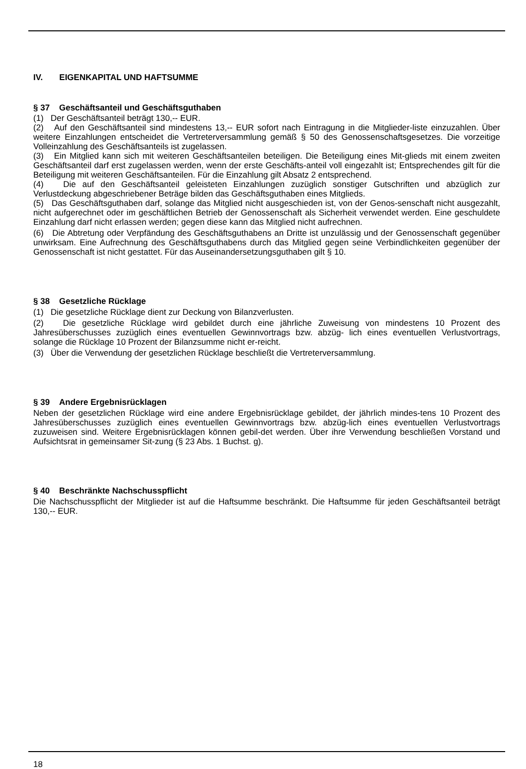IV. EIGENKAPITAL UND HAFTSUMME
§ 37 Geschäftsanteil und Geschäftsguthaben
(1) Der Geschäftsanteil beträgt 130,-- EUR.
(2) Auf den Geschäftsanteil sind mindestens 13,-- EUR sofort nach Eintragung in die Mitglieder-liste einzuzahlen. Über weitere Einzahlungen entscheidet die Vertreterversammlung gemäß § 50 des Genossenschaftsgesetzes. Die vorzeitige Volleinzahlung des Geschäftsanteils ist zugelassen.
(3) Ein Mitglied kann sich mit weiteren Geschäftsanteilen beteiligen. Die Beteiligung eines Mit-glieds mit einem zweiten Geschäftsanteil darf erst zugelassen werden, wenn der erste Geschäfts-anteil voll eingezahlt ist; Entsprechendes gilt für die Beteiligung mit weiteren Geschäftsanteilen. Für die Einzahlung gilt Absatz 2 entsprechend.
(4) Die auf den Geschäftsanteil geleisteten Einzahlungen zuzüglich sonstiger Gutschriften und abzüglich zur Verlustdeckung abgeschriebener Beträge bilden das Geschäftsguthaben eines Mitglieds.
(5) Das Geschäftsguthaben darf, solange das Mitglied nicht ausgeschieden ist, von der Genos-senschaft nicht ausgezahlt, nicht aufgerechnet oder im geschäftlichen Betrieb der Genossenschaft als Sicherheit verwendet werden. Eine geschuldete Einzahlung darf nicht erlassen werden; gegen diese kann das Mitglied nicht aufrechnen.
(6) Die Abtretung oder Verpfändung des Geschäftsguthabens an Dritte ist unzulässig und der Genossenschaft gegenüber unwirksam. Eine Aufrechnung des Geschäftsguthabens durch das Mitglied gegen seine Verbindlichkeiten gegenüber der Genossenschaft ist nicht gestattet. Für das Auseinandersetzungsguthaben gilt § 10.
§ 38 Gesetzliche Rücklage
(1) Die gesetzliche Rücklage dient zur Deckung von Bilanzverlusten.
(2) Die gesetzliche Rücklage wird gebildet durch eine jährliche Zuweisung von mindestens 10 Prozent des Jahresüberschusses zuzüglich eines eventuellen Gewinnvortrags bzw. abzüg- lich eines eventuellen Verlustvortrags, solange die Rücklage 10 Prozent der Bilanzsumme nicht er-reicht.
(3) Über die Verwendung der gesetzlichen Rücklage beschließt die Vertreterversammlung.
§ 39 Andere Ergebnisrücklagen
Neben der gesetzlichen Rücklage wird eine andere Ergebnisrücklage gebildet, der jährlich mindes-tens 10 Prozent des Jahresüberschusses zuzüglich eines eventuellen Gewinnvortrags bzw. abzüg-lich eines eventuellen Verlustvortrags zuzuweisen sind. Weitere Ergebnisrücklagen können gebil-det werden. Über ihre Verwendung beschließen Vorstand und Aufsichtsrat in gemeinsamer Sit-zung (§ 23 Abs. 1 Buchst. g).
§ 40 Beschränkte Nachschusspflicht
Die Nachschusspflicht der Mitglieder ist auf die Haftsumme beschränkt. Die Haftsumme für jeden Geschäftsanteil beträgt 130,-- EUR.
18